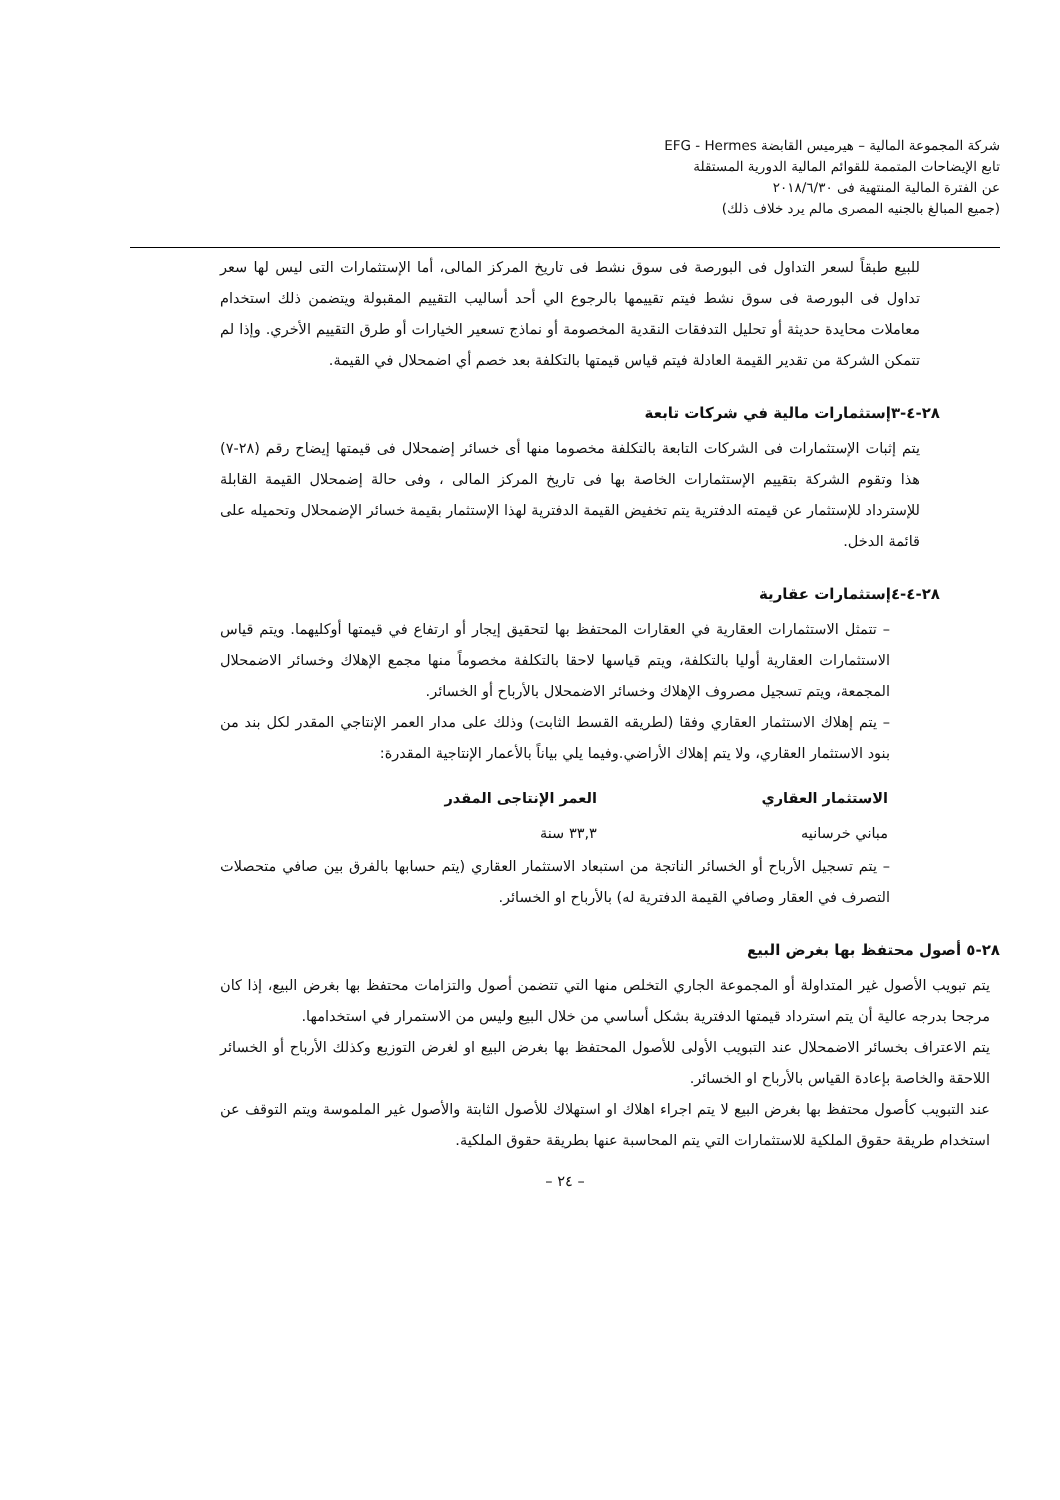شركة المجموعة المالية – هيرميس القابضة EFG - Hermes
تابع الإيضاحات المتممة للقوائم المالية الدورية المستقلة
عن الفترة المالية المنتهية فى ٢٠١٨/٦/٣٠
(جميع المبالغ بالجنيه المصرى مالم يرد خلاف ذلك)
للبيع طبقاً لسعر التداول فى البورصة فى سوق نشط فى تاريخ المركز المالى، أما الإستثمارات التى ليس لها سعر تداول فى البورصة فى سوق نشط فيتم تقييمها بالرجوع الي أحد أساليب التقييم المقبولة ويتضمن ذلك استخدام معاملات محايدة حديثة أو تحليل التدفقات النقدية المخصومة أو نماذج تسعير الخيارات أو طرق التقييم الأخري. وإذا لم تتمكن الشركة من تقدير القيمة العادلة فيتم قياس قيمتها بالتكلفة بعد خصم أي اضمحلال في القيمة.
٢٨-٤-٣إستثمارات مالية في شركات تابعة
يتم إثبات الإستثمارات فى الشركات التابعة بالتكلفة مخصوما منها أى خسائر إضمحلال فى قيمتها إيضاح رقم (٢٨-٧) هذا وتقوم الشركة بتقييم الإستثمارات الخاصة بها فى تاريخ المركز المالى ، وفى حالة إضمحلال القيمة القابلة للإسترداد للإستثمار عن قيمته الدفترية يتم تخفيض القيمة الدفترية لهذا الإستثمار بقيمة خسائر الإضمحلال وتحميله على قائمة الدخل.
٢٨-٤-٤إستثمارات عقارية
– تتمثل الاستثمارات العقارية في العقارات المحتفظ بها لتحقيق إيجار أو ارتفاع في قيمتها أوكليهما. ويتم قياس الاستثمارات العقارية أوليا بالتكلفة، ويتم قياسها لاحقا بالتكلفة مخصوماً منها مجمع الإهلاك وخسائر الاضمحلال المجمعة، ويتم تسجيل مصروف الإهلاك وخسائر الاضمحلال بالأرباح أو الخسائر.
– يتم إهلاك الاستثمار العقاري وفقا (لطريقه القسط الثابت) وذلك على مدار العمر الإنتاجي المقدر لكل بند من بنود الاستثمار العقاري، ولا يتم إهلاك الأراضي.وفيما يلي بياناً بالأعمار الإنتاجية المقدرة:
| الاستثمار العقاري | العمر الإنتاجى المقدر |
| --- | --- |
| مباني خرسانيه | ٣٣,٣ سنة |
– يتم تسجيل الأرباح أو الخسائر الناتجة من استبعاد الاستثمار العقاري (يتم حسابها بالفرق بين صافي متحصلات التصرف في العقار وصافي القيمة الدفترية له) بالأرباح او الخسائر.
٢٨-٥ أصول محتفظ بها بغرض البيع
يتم تبويب الأصول غير المتداولة أو المجموعة الجاري التخلص منها التي تتضمن أصول والتزامات محتفظ بها بغرض البيع، إذا كان مرجحا بدرجه عالية أن يتم استرداد قيمتها الدفترية بشكل أساسي من خلال البيع وليس من الاستمرار في استخدامها.
يتم الاعتراف بخسائر الاضمحلال عند التبويب الأولى للأصول المحتفظ بها بغرض البيع او لغرض التوزيع وكذلك الأرباح أو الخسائر اللاحقة والخاصة بإعادة القياس بالأرباح او الخسائر.
عند التبويب كأصول محتفظ بها بغرض البيع لا يتم اجراء اهلاك او استهلاك للأصول الثابتة والأصول غير الملموسة ويتم التوقف عن استخدام طريقة حقوق الملكية للاستثمارات التي يتم المحاسبة عنها بطريقة حقوق الملكية.
– ٢٤ –